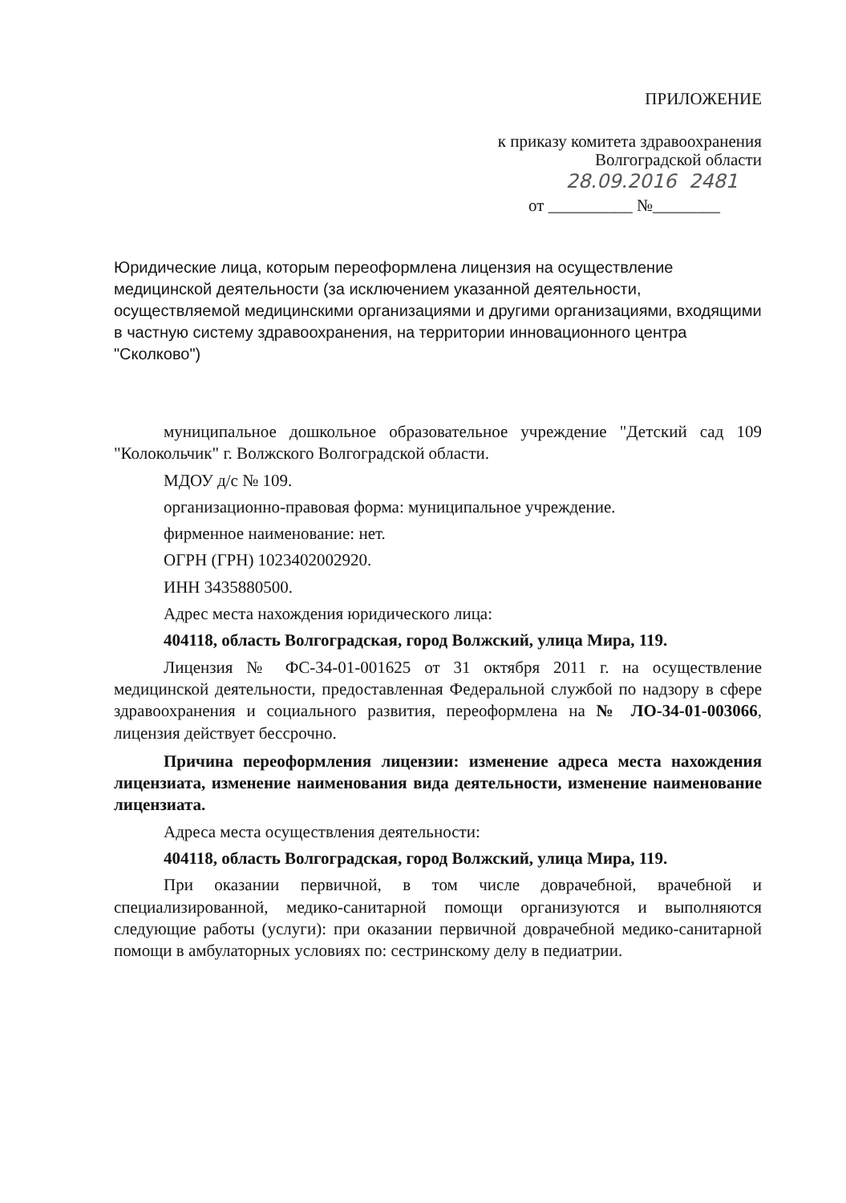ПРИЛОЖЕНИЕ
к приказу комитета здравоохранения
Волгоградской области
28.09.2016 2481
от __________ №________
Юридические лица, которым переоформлена лицензия на осуществление медицинской деятельности (за исключением указанной деятельности, осуществляемой медицинскими организациями и другими организациями, входящими в частную систему здравоохранения, на территории инновационного центра "Сколково")
муниципальное дошкольное образовательное учреждение "Детский сад 109 "Колокольчик" г. Волжского Волгоградской области.
МДОУ д/с № 109.
организационно-правовая форма: муниципальное учреждение.
фирменное наименование: нет.
ОГРН (ГРН) 1023402002920.
ИНН 3435880500.
Адрес места нахождения юридического лица:
404118, область Волгоградская, город Волжский, улица Мира, 119.
Лицензия № ФС-34-01-001625 от 31 октября 2011 г. на осуществление медицинской деятельности, предоставленная Федеральной службой по надзору в сфере здравоохранения и социального развития, переоформлена на № ЛО-34-01-003066, лицензия действует бессрочно.
Причина переоформления лицензии: изменение адреса места нахождения лицензиата, изменение наименования вида деятельности, изменение наименование лицензиата.
Адреса места осуществления деятельности:
404118, область Волгоградская, город Волжский, улица Мира, 119.
При оказании первичной, в том числе доврачебной, врачебной и специализированной, медико-санитарной помощи организуются и выполняются следующие работы (услуги): при оказании первичной доврачебной медико-санитарной помощи в амбулаторных условиях по: сестринскому делу в педиатрии.